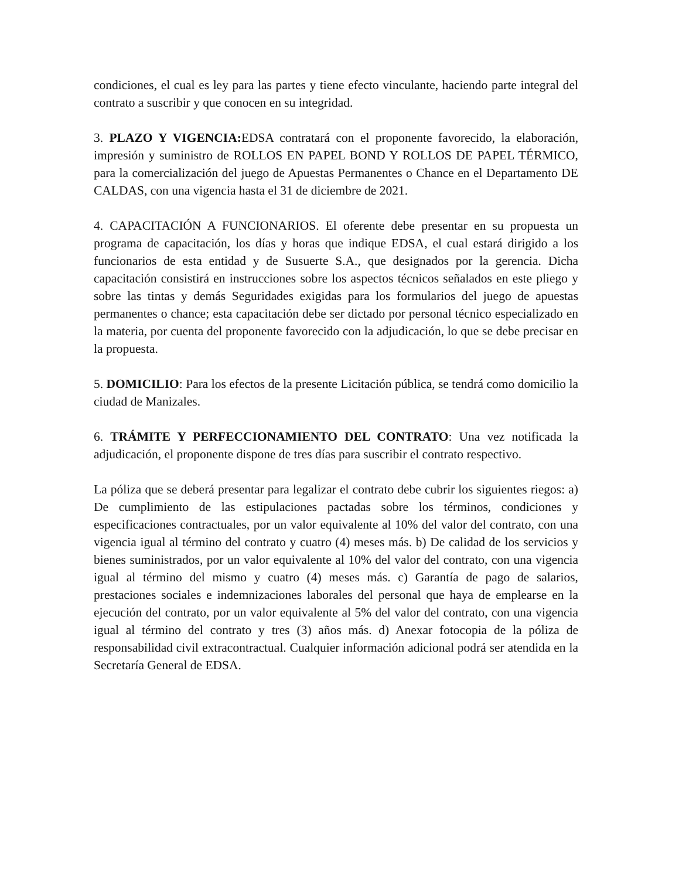condiciones, el cual es ley para las partes y tiene efecto vinculante, haciendo parte integral del contrato a suscribir y que conocen en su integridad.
3. PLAZO Y VIGENCIA: EDSA contratará con el proponente favorecido, la elaboración, impresión y suministro de ROLLOS EN PAPEL BOND Y ROLLOS DE PAPEL TÉRMICO, para la comercialización del juego de Apuestas Permanentes o Chance en el Departamento DE CALDAS, con una vigencia hasta el 31 de diciembre de 2021.
4. CAPACITACIÓN A FUNCIONARIOS. El oferente debe presentar en su propuesta un programa de capacitación, los días y horas que indique EDSA, el cual estará dirigido a los funcionarios de esta entidad y de Susuerte S.A., que designados por la gerencia. Dicha capacitación consistirá en instrucciones sobre los aspectos técnicos señalados en este pliego y sobre las tintas y demás Seguridades exigidas para los formularios del juego de apuestas permanentes o chance; esta capacitación debe ser dictado por personal técnico especializado en la materia, por cuenta del proponente favorecido con la adjudicación, lo que se debe precisar en la propuesta.
5. DOMICILIO: Para los efectos de la presente Licitación pública, se tendrá como domicilio la ciudad de Manizales.
6. TRÁMITE Y PERFECCIONAMIENTO DEL CONTRATO: Una vez notificada la adjudicación, el proponente dispone de tres días para suscribir el contrato respectivo.
La póliza que se deberá presentar para legalizar el contrato debe cubrir los siguientes riegos: a) De cumplimiento de las estipulaciones pactadas sobre los términos, condiciones y especificaciones contractuales, por un valor equivalente al 10% del valor del contrato, con una vigencia igual al término del contrato y cuatro (4) meses más. b) De calidad de los servicios y bienes suministrados, por un valor equivalente al 10% del valor del contrato, con una vigencia igual al término del mismo y cuatro (4) meses más. c) Garantía de pago de salarios, prestaciones sociales e indemnizaciones laborales del personal que haya de emplearse en la ejecución del contrato, por un valor equivalente al 5% del valor del contrato, con una vigencia igual al término del contrato y tres (3) años más. d) Anexar fotocopia de la póliza de responsabilidad civil extracontractual. Cualquier información adicional podrá ser atendida en la Secretaría General de EDSA.